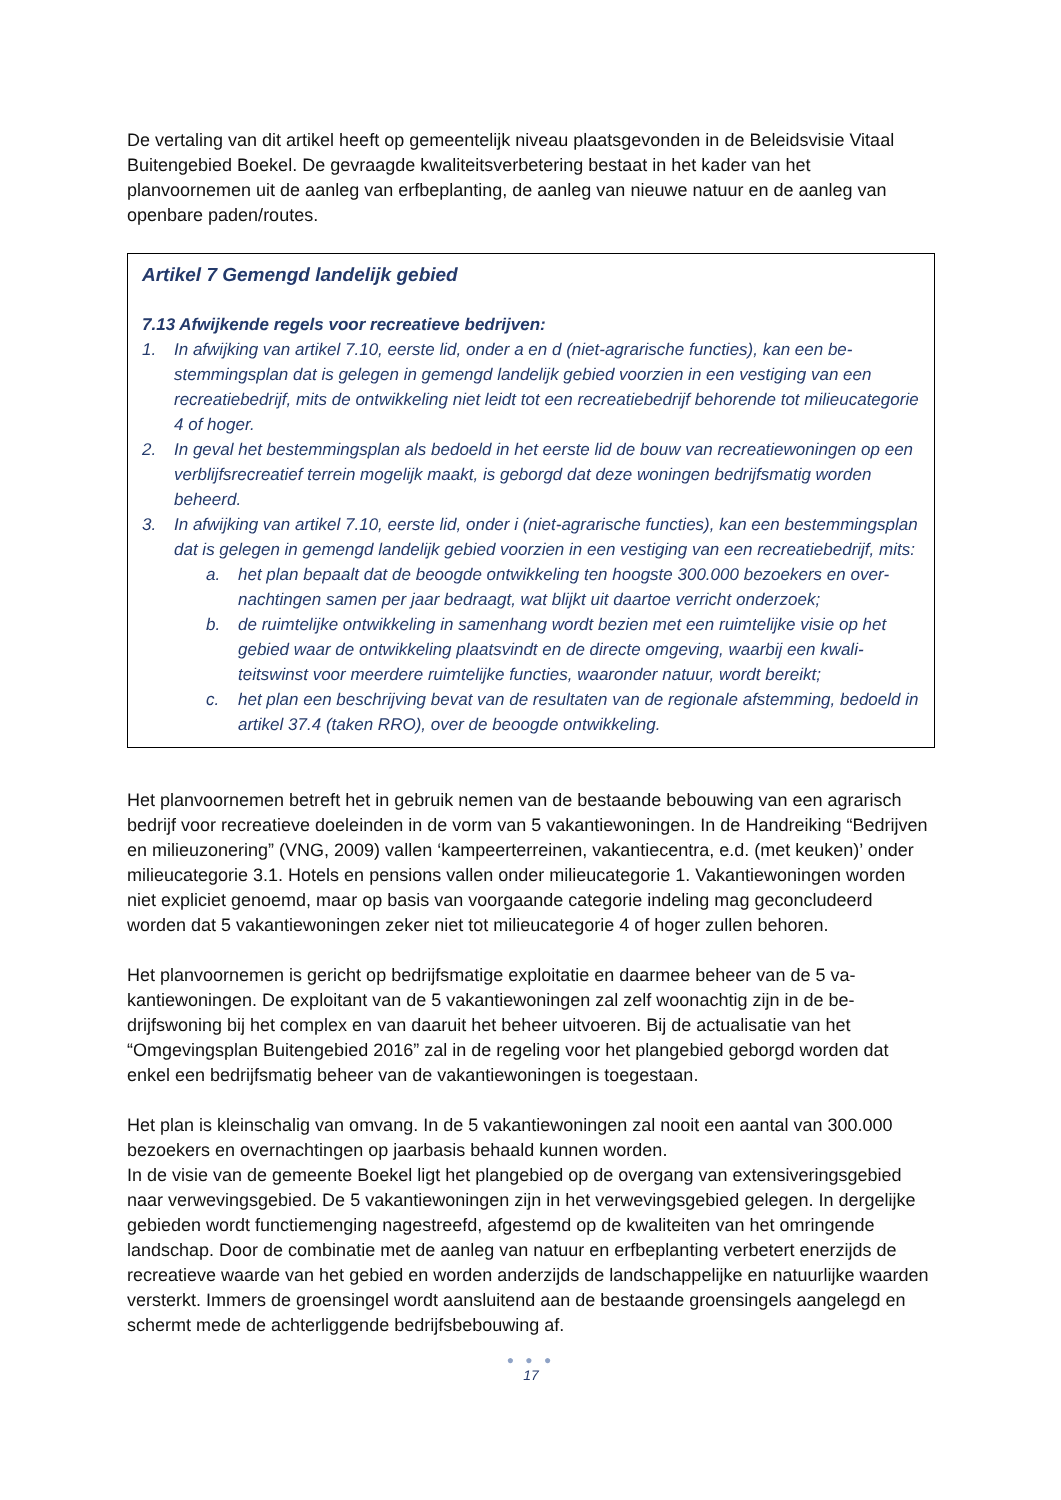De vertaling van dit artikel heeft op gemeentelijk niveau plaatsgevonden in de Beleidsvisie Vitaal Buitengebied Boekel. De gevraagde kwaliteitsverbetering bestaat in het kader van het planvoornemen uit de aanleg van erfbeplanting, de aanleg van nieuwe natuur en de aanleg van openbare paden/routes.
Artikel 7 Gemengd landelijk gebied
7.13 Afwijkende regels voor recreatieve bedrijven:
1. In afwijking van artikel 7.10, eerste lid, onder a en d (niet-agrarische functies), kan een be­stemmingsplan dat is gelegen in gemengd landelijk gebied voorzien in een vestiging van een recreatiebedrijf, mits de ontwikkeling niet leidt tot een recreatiebedrijf behorende tot milieucate­gorie 4 of hoger.
2. In geval het bestemmingsplan als bedoeld in het eerste lid de bouw van recreatiewoningen op een verblijfsrecreatief terrein mogelijk maakt, is geborgd dat deze woningen bedrijfsmatig wor­den beheerd.
3. In afwijking van artikel 7.10, eerste lid, onder i (niet-agrarische functies), kan een bestem­mingsplan dat is gelegen in gemengd landelijk gebied voorzien in een vestiging van een recre­atiebedrijf, mits:
a. het plan bepaalt dat de beoogde ontwikkeling ten hoogste 300.000 bezoekers en over­nachtingen samen per jaar bedraagt, wat blijkt uit daartoe verricht onderzoek;
b. de ruimtelijke ontwikkeling in samenhang wordt bezien met een ruimtelijke visie op het gebied waar de ontwikkeling plaatsvindt en de directe omgeving, waarbij een kwali­teitswinst voor meerdere ruimtelijke functies, waaronder natuur, wordt bereikt;
c. het plan een beschrijving bevat van de resultaten van de regionale afstemming, be­doeld in artikel 37.4 (taken RRO), over de beoogde ontwikkeling.
Het planvoornemen betreft het in gebruik nemen van de bestaande bebouwing van een agrarisch bedrijf voor recreatieve doeleinden in de vorm van 5 vakantiewoningen. In de Handreiking “Bedrijven en milieuzonering” (VNG, 2009) vallen ‘kampeerterreinen, vakantie­centra, e.d. (met keuken)’ onder milieucategorie 3.1. Hotels en pensions vallen onder milieu­categorie 1. Vakantiewoningen worden niet expliciet genoemd, maar op basis van voor­gaande categorie indeling mag geconcludeerd worden dat 5 vakantiewoningen zeker niet tot milieucategorie 4 of hoger zullen behoren.
Het planvoornemen is gericht op bedrijfsmatige exploitatie en daarmee beheer van de 5 va­kantiewoningen. De exploitant van de 5 vakantiewoningen zal zelf woonachtig zijn in de be­drijfswoning bij het complex en van daaruit het beheer uitvoeren. Bij de actualisatie van het “Omgevingsplan Buitengebied 2016” zal in de regeling voor het plangebied geborgd worden dat enkel een bedrijfsmatig beheer van de vakantiewoningen is toegestaan.
Het plan is kleinschalig van omvang. In de 5 vakantiewoningen zal nooit een aantal van 300.000 bezoekers en overnachtingen op jaarbasis behaald kunnen worden.
In de visie van de gemeente Boekel ligt het plangebied op de overgang van extensiverings­gebied naar verwevingsgebied. De 5 vakantiewoningen zijn in het verwevingsgebied gele­gen. In dergelijke gebieden wordt functiemenging nagestreefd, afgestemd op de kwaliteiten van het omringende landschap. Door de combinatie met de aanleg van natuur en erfbeplan­ting verbetert enerzijds de recreatieve waarde van het gebied en worden anderzijds de land­schappelijke en natuurlijke waarden versterkt. Immers de groensingel wordt aansluitend aan de bestaande groensingels aangelegd en schermt mede de achterliggende bedrijfsbebou­wing af.
● ● ●
17